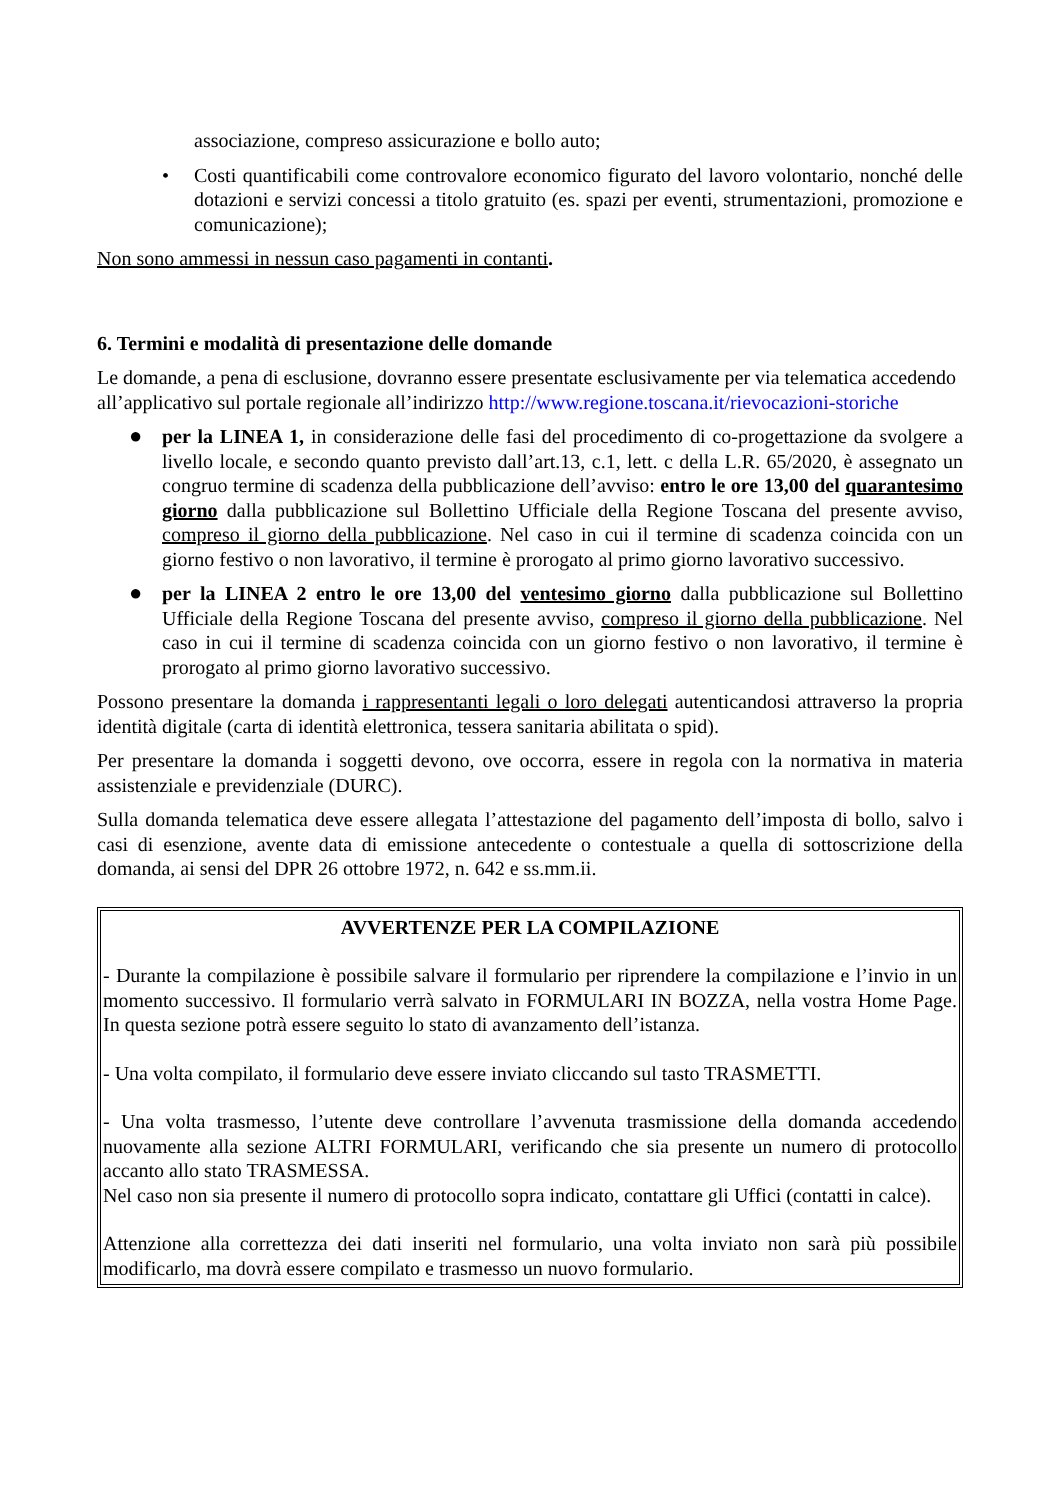associazione, compreso assicurazione e bollo auto;
• Costi quantificabili come controvalore economico figurato del lavoro volontario, nonché delle dotazioni e servizi concessi a titolo gratuito (es. spazi per eventi, strumentazioni, promozione e comunicazione);
Non sono ammessi in nessun caso pagamenti in contanti.
6. Termini e modalità di presentazione delle domande
Le domande, a pena di esclusione, dovranno essere presentate esclusivamente per via telematica accedendo all’applicativo sul portale regionale all’indirizzo http://www.regione.toscana.it/rievocazioni-storiche
● per la LINEA 1, in considerazione delle fasi del procedimento di co-progettazione da svolgere a livello locale, e secondo quanto previsto dall’art.13, c.1, lett. c della L.R. 65/2020, è assegnato un congruo termine di scadenza della pubblicazione dell’avviso: entro le ore 13,00 del quarantesimo giorno dalla pubblicazione sul Bollettino Ufficiale della Regione Toscana del presente avviso, compreso il giorno della pubblicazione. Nel caso in cui il termine di scadenza coincida con un giorno festivo o non lavorativo, il termine è prorogato al primo giorno lavorativo successivo.
● per la LINEA 2 entro le ore 13,00 del ventesimo giorno dalla pubblicazione sul Bollettino Ufficiale della Regione Toscana del presente avviso, compreso il giorno della pubblicazione. Nel caso in cui il termine di scadenza coincida con un giorno festivo o non lavorativo, il termine è prorogato al primo giorno lavorativo successivo.
Possono presentare la domanda i rappresentanti legali o loro delegati autenticandosi attraverso la propria identità digitale (carta di identità elettronica, tessera sanitaria abilitata o spid).
Per presentare la domanda i soggetti devono, ove occorra, essere in regola con la normativa in materia assistenziale e previdenziale (DURC).
Sulla domanda telematica deve essere allegata l’attestazione del pagamento dell’imposta di bollo, salvo i casi di esenzione, avente data di emissione antecedente o contestuale a quella di sottoscrizione della domanda, ai sensi del DPR 26 ottobre 1972, n. 642 e ss.mm.ii.
AVVERTENZE PER LA COMPILAZIONE
- Durante la compilazione è possibile salvare il formulario per riprendere la compilazione e l’invio in un momento successivo. Il formulario verrà salvato in FORMULARI IN BOZZA, nella vostra Home Page. In questa sezione potrà essere seguito lo stato di avanzamento dell’istanza.
- Una volta compilato, il formulario deve essere inviato cliccando sul tasto TRASMETTI.
- Una volta trasmesso, l’utente deve controllare l’avvenuta trasmissione della domanda accedendo nuovamente alla sezione ALTRI FORMULARI, verificando che sia presente un numero di protocollo accanto allo stato TRASMESSA.
Nel caso non sia presente il numero di protocollo sopra indicato, contattare gli Uffici (contatti in calce).
Attenzione alla correttezza dei dati inseriti nel formulario, una volta inviato non sarà più possibile modificarlo, ma dovrà essere compilato e trasmesso un nuovo formulario.